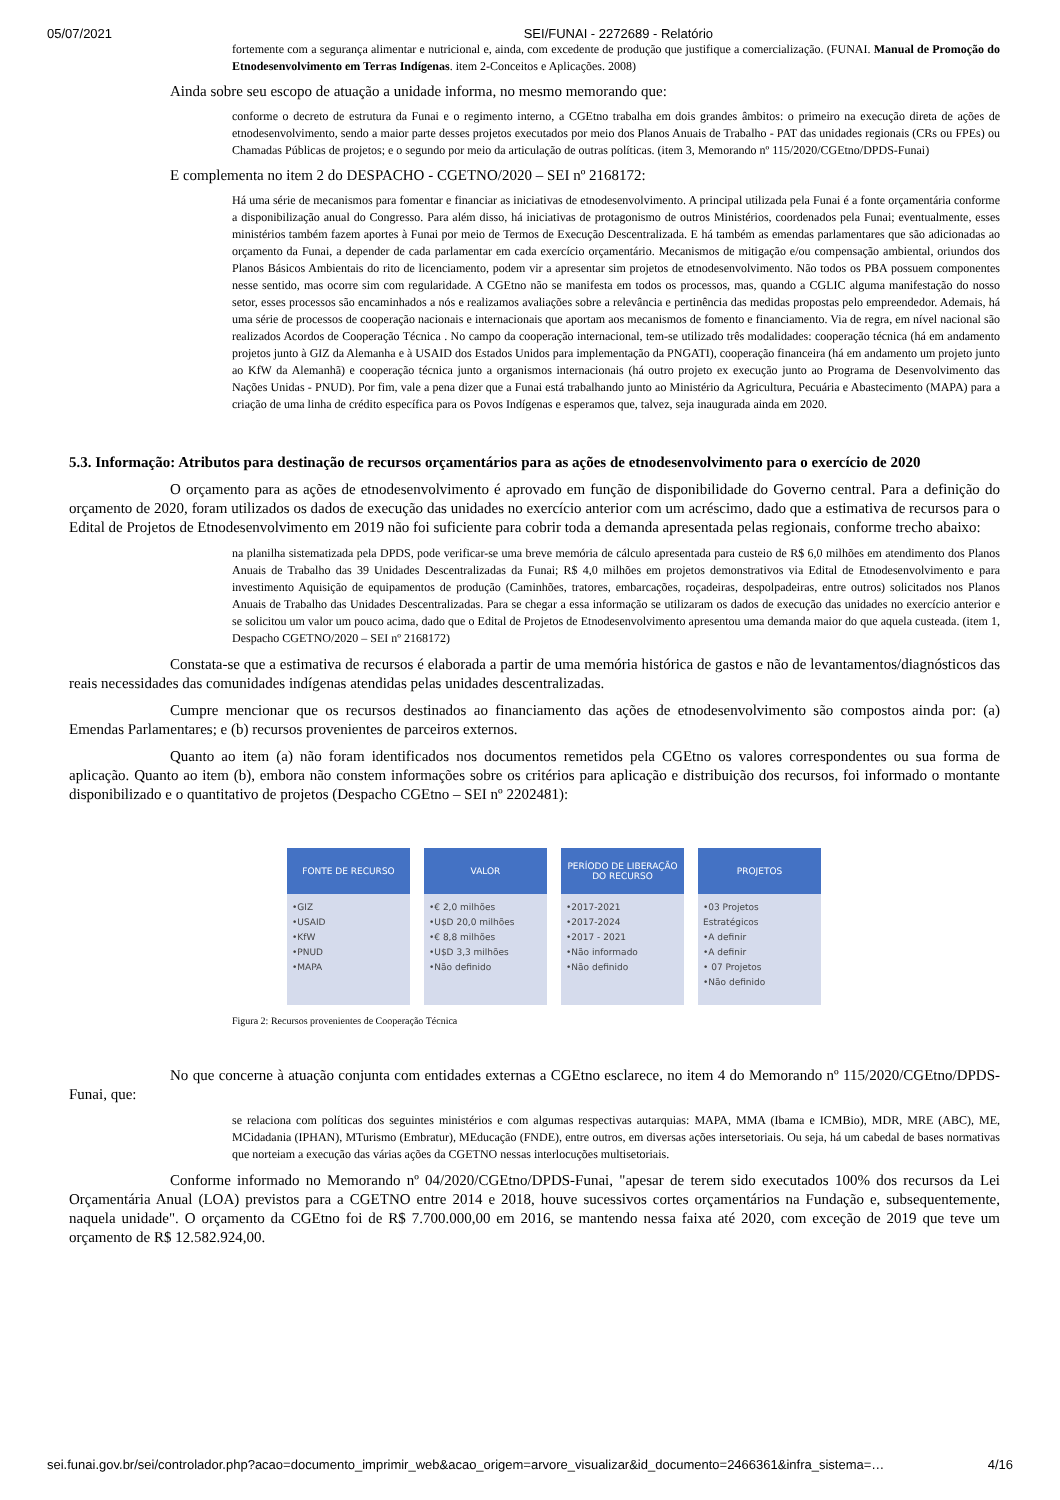05/07/2021 SEI/FUNAI - 2272689 - Relatório
fortemente com a segurança alimentar e nutricional e, ainda, com excedente de produção que justifique a comercialização. (FUNAI. Manual de Promoção do Etnodesenvolvimento em Terras Indígenas. item 2-Conceitos e Aplicações. 2008)
Ainda sobre seu escopo de atuação a unidade informa, no mesmo memorando que:
conforme o decreto de estrutura da Funai e o regimento interno, a CGEtno trabalha em dois grandes âmbitos: o primeiro na execução direta de ações de etnodesenvolvimento, sendo a maior parte desses projetos executados por meio dos Planos Anuais de Trabalho - PAT das unidades regionais (CRs ou FPEs) ou Chamadas Públicas de projetos; e o segundo por meio da articulação de outras políticas. (item 3, Memorando nº 115/2020/CGEtno/DPDS-Funai)
E complementa no item 2 do DESPACHO - CGETNO/2020 – SEI nº 2168172:
Há uma série de mecanismos para fomentar e financiar as iniciativas de etnodesenvolvimento. A principal utilizada pela Funai é a fonte orçamentária conforme a disponibilização anual do Congresso. Para além disso, há iniciativas de protagonismo de outros Ministérios, coordenados pela Funai; eventualmente, esses ministérios também fazem aportes à Funai por meio de Termos de Execução Descentralizada. E há também as emendas parlamentares que são adicionadas ao orçamento da Funai, a depender de cada parlamentar em cada exercício orçamentário. Mecanismos de mitigação e/ou compensação ambiental, oriundos dos Planos Básicos Ambientais do rito de licenciamento, podem vir a apresentar sim projetos de etnodesenvolvimento. Não todos os PBA possuem componentes nesse sentido, mas ocorre sim com regularidade. A CGEtno não se manifesta em todos os processos, mas, quando a CGLIC alguma manifestação do nosso setor, esses processos são encaminhados a nós e realizamos avaliações sobre a relevância e pertinência das medidas propostas pelo empreendedor. Ademais, há uma série de processos de cooperação nacionais e internacionais que aportam aos mecanismos de fomento e financiamento. Via de regra, em nível nacional são realizados Acordos de Cooperação Técnica . No campo da cooperação internacional, tem-se utilizado três modalidades: cooperação técnica (há em andamento projetos junto à GIZ da Alemanha e à USAID dos Estados Unidos para implementação da PNGATI), cooperação financeira (há em andamento um projeto junto ao KfW da Alemanhã) e cooperação técnica junto a organismos internacionais (há outro projeto ex execução junto ao Programa de Desenvolvimento das Nações Unidas - PNUD). Por fim, vale a pena dizer que a Funai está trabalhando junto ao Ministério da Agricultura, Pecuária e Abastecimento (MAPA) para a criação de uma linha de crédito específica para os Povos Indígenas e esperamos que, talvez, seja inaugurada ainda em 2020.
5.3. Informação: Atributos para destinação de recursos orçamentários para as ações de etnodesenvolvimento para o exercício de 2020
O orçamento para as ações de etnodesenvolvimento é aprovado em função de disponibilidade do Governo central. Para a definição do orçamento de 2020, foram utilizados os dados de execução das unidades no exercício anterior com um acréscimo, dado que a estimativa de recursos para o Edital de Projetos de Etnodesenvolvimento em 2019 não foi suficiente para cobrir toda a demanda apresentada pelas regionais, conforme trecho abaixo:
na planilha sistematizada pela DPDS, pode verificar-se uma breve memória de cálculo apresentada para custeio de R$ 6,0 milhões em atendimento dos Planos Anuais de Trabalho das 39 Unidades Descentralizadas da Funai; R$ 4,0 milhões em projetos demonstrativos via Edital de Etnodesenvolvimento e para investimento Aquisição de equipamentos de produção (Caminhões, tratores, embarcações, roçadeiras, despolpadeiras, entre outros) solicitados nos Planos Anuais de Trabalho das Unidades Descentralizadas. Para se chegar a essa informação se utilizaram os dados de execução das unidades no exercício anterior e se solicitou um valor um pouco acima, dado que o Edital de Projetos de Etnodesenvolvimento apresentou uma demanda maior do que aquela custeada. (item 1, Despacho CGETNO/2020 – SEI nº 2168172)
Constata-se que a estimativa de recursos é elaborada a partir de uma memória histórica de gastos e não de levantamentos/diagnósticos das reais necessidades das comunidades indígenas atendidas pelas unidades descentralizadas.
Cumpre mencionar que os recursos destinados ao financiamento das ações de etnodesenvolvimento são compostos ainda por: (a) Emendas Parlamentares; e (b) recursos provenientes de parceiros externos.
Quanto ao item (a) não foram identificados nos documentos remetidos pela CGEtno os valores correspondentes ou sua forma de aplicação. Quanto ao item (b), embora não constem informações sobre os critérios para aplicação e distribuição dos recursos, foi informado o montante disponibilizado e o quantitativo de projetos (Despacho CGEtno – SEI nº 2202481):
FONTE DE RECURSO
•GIZ
•USAID
•KfW
•PNUD
•MAPA
VALOR
•€ 2,0 milhões
•U$D 20,0 milhões
•€ 8,8 milhões
•U$D 3,3 milhões
•Não definido
PERÍODO DE LIBERAÇÃO DO RECURSO
•2017-2021
•2017-2024
•2017 - 2021
•Não informado
•Não definido
PROJETOS
•03 Projetos Estratégicos
•A definir
•A definir
• 07 Projetos
•Não definido
Figura 2: Recursos provenientes de Cooperação Técnica
No que concerne à atuação conjunta com entidades externas a CGEtno esclarece, no item 4 do Memorando nº 115/2020/CGEtno/DPDS-Funai, que:
se relaciona com políticas dos seguintes ministérios e com algumas respectivas autarquias: MAPA, MMA (Ibama e ICMBio), MDR, MRE (ABC), ME, MCidadania (IPHAN), MTurismo (Embratur), MEducação (FNDE), entre outros, em diversas ações intersetoriais. Ou seja, há um cabedal de bases normativas que norteiam a execução das várias ações da CGETNO nessas interlocuções multisetoriais.
Conforme informado no Memorando nº 04/2020/CGEtno/DPDS-Funai, "apesar de terem sido executados 100% dos recursos da Lei Orçamentária Anual (LOA) previstos para a CGETNO entre 2014 e 2018, houve sucessivos cortes orçamentários na Fundação e, subsequentemente, naquela unidade". O orçamento da CGEtno foi de R$ 7.700.000,00 em 2016, se mantendo nessa faixa até 2020, com exceção de 2019 que teve um orçamento de R$ 12.582.924,00.
sei.funai.gov.br/sei/controlador.php?acao=documento_imprimir_web&acao_origem=arvore_visualizar&id_documento=2466361&infra_sistema=… 4/16